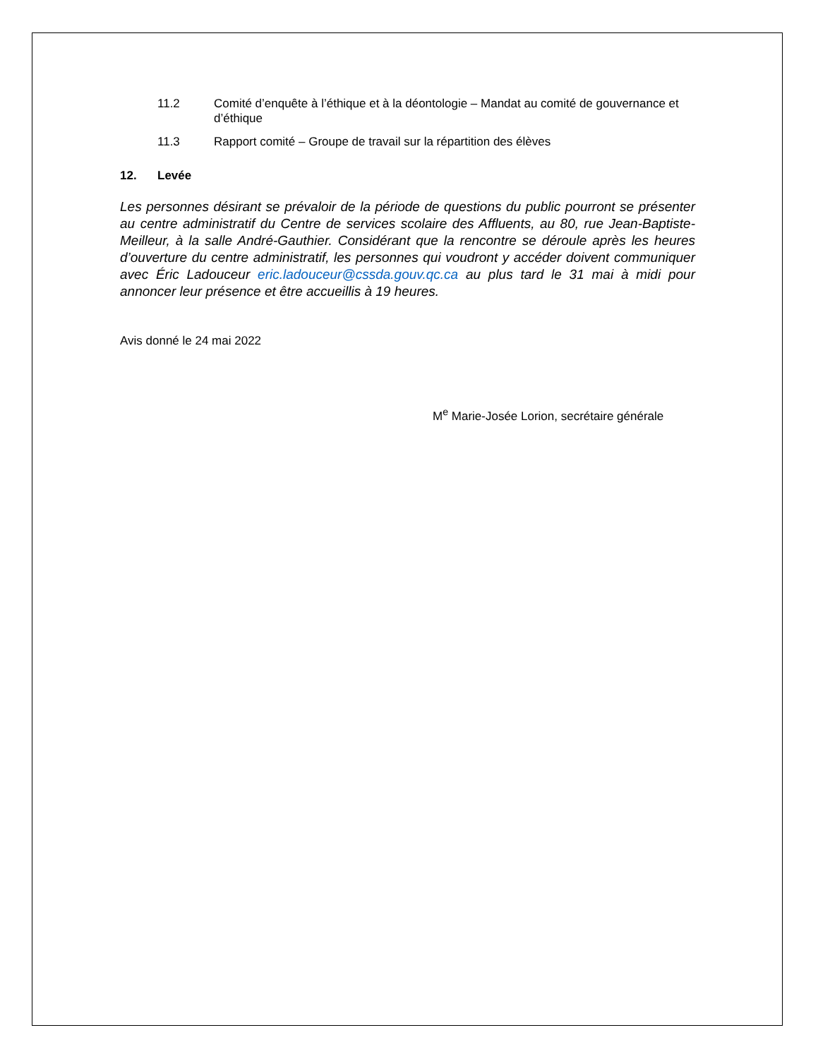11.2 Comité d’enquête à l’éthique et à la déontologie – Mandat au comité de gouvernance et d’éthique
11.3 Rapport comité – Groupe de travail sur la répartition des élèves
12. Levée
Les personnes désirant se prévaloir de la période de questions du public pourront se présenter au centre administratif du Centre de services scolaire des Affluents, au 80, rue Jean-Baptiste-Meilleur, à la salle André-Gauthier. Considérant que la rencontre se déroule après les heures d’ouverture du centre administratif, les personnes qui voudront y accéder doivent communiquer avec Éric Ladouceur eric.ladouceur@cssda.gouv.qc.ca au plus tard le 31 mai à midi pour annoncer leur présence et être accueillis à 19 heures.
Avis donné le 24 mai 2022
M<sup>e</sup> Marie-Josée Lorion, secrétaire générale